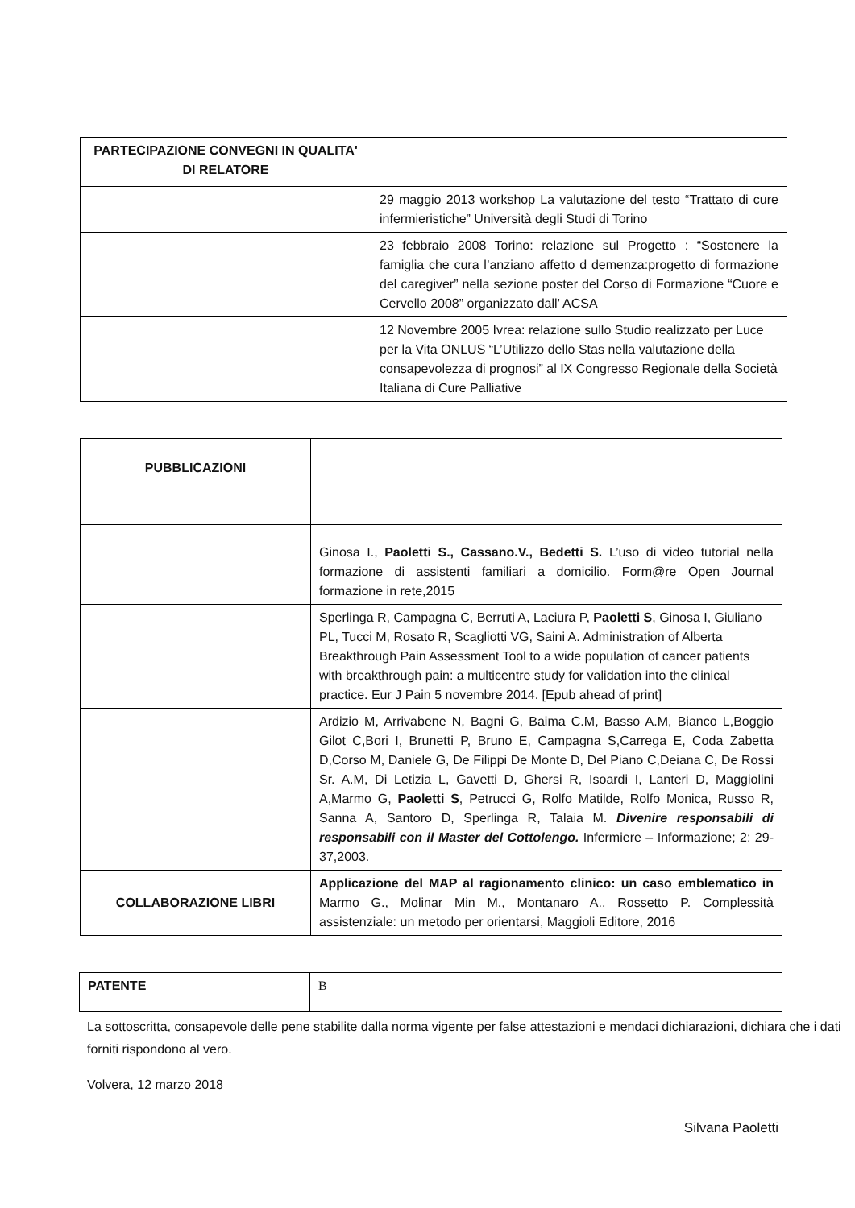| PARTECIPAZIONE CONVEGNI IN QUALITA' DI RELATORE | |
| | 29 maggio 2013 workshop La valutazione del testo “Trattato di cure infermieristiche” Università degli Studi di Torino |
| | 23 febbraio 2008 Torino: relazione sul Progetto : “Sostenere la famiglia che cura l’anziano affetto d demenza:progetto di formazione del caregiver” nella sezione poster del Corso di Formazione “Cuore e Cervello 2008” organizzato dall’ ACSA |
| | 12 Novembre 2005 Ivrea: relazione sullo Studio realizzato per Luce per la Vita ONLUS “L’Utilizzo dello Stas nella valutazione della consapevolezza di prognosi” al IX Congresso Regionale della Società Italiana di Cure Palliative |
| PUBBLICAZIONI | |
| | Ginosa I., Paoletti S., Cassano.V., Bedetti S. L’uso di video tutorial nella formazione di assistenti familiari a domicilio. Form@re Open Journal formazione in rete,2015 |
| | Sperlinga R, Campagna C, Berruti A, Laciura P, Paoletti S , Ginosa I, Giuliano PL, Tucci M, Rosato R, Scagliotti VG, Saini A. Administration of Alberta Breakthrough Pain Assessment Tool to a wide population of cancer patients with breakthrough pain: a multicentre study for validation into the clinical practice. Eur J Pain 5 novembre 2014. [Epub ahead of print] |
| | Ardizio M, Arrivabene N, Bagni G, Baima C.M, Basso A.M, Bianco L,Boggio Gilot C,Bori I, Brunetti P, Bruno E, Campagna S,Carrega E, Coda Zabetta D,Corso M, Daniele G, De Filippi De Monte D, Del Piano C,Deiana C, De Rossi Sr. A.M, Di Letizia L, Gavetti D, Ghersi R, Isoardi I, Lanteri D, Maggiolini A,Marmo G, Paoletti S , Petrucci G, Rolfo Matilde, Rolfo Monica, Russo R, Sanna A, Santoro D, Sperlinga R, Talaia M. Divenire responsabili di responsabili con il Master del Cottolengo. Infermiere – Informazione; 2: 29-37,2003. |
| COLLABORAZIONE LIBRI | Applicazione del MAP al ragionamento clinico: un caso emblematico in Marmo G., Molinar Min M., Montanaro A., Rossetto P. Complessità assistenziale: un metodo per orientarsi, Maggioli Editore, 2016 |
| PATENTE | B |
La sottoscritta, consapevole delle pene stabilite dalla norma vigente per false attestazioni e mendaci dichiarazioni, dichiara che i dati forniti rispondono al vero.
Volvera, 12 marzo 2018
Silvana Paoletti